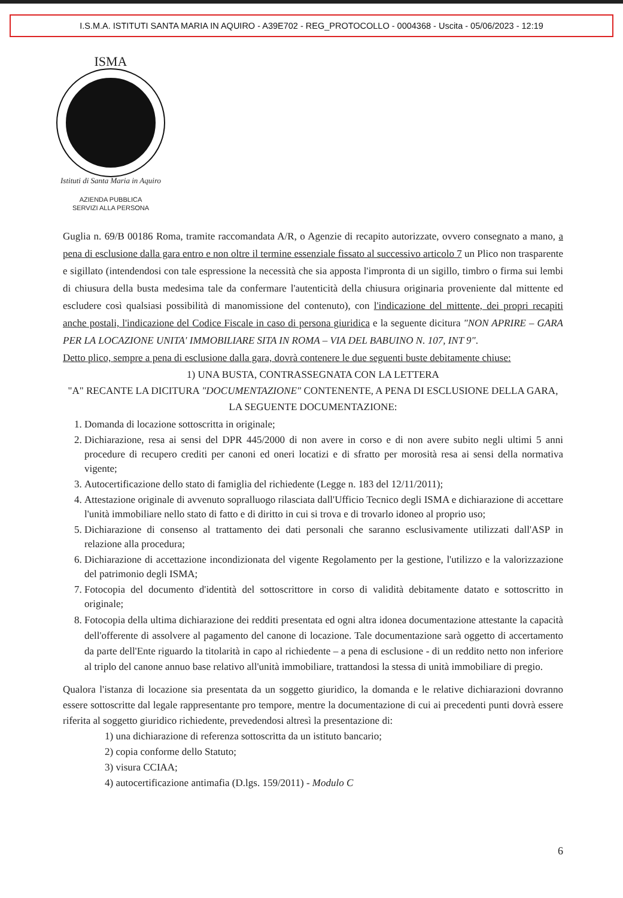I.S.M.A. ISTITUTI SANTA MARIA IN AQUIRO - A39E702 - REG_PROTOCOLLO - 0004368 - Uscita - 05/06/2023 - 12:19
ISMA
Istituti di Santa Maria in Aquiro
AZIENDA PUBBLICA
SERVIZI ALLA PERSONA
Guglia n. 69/B 00186 Roma, tramite raccomandata A/R, o Agenzie di recapito autorizzate, ovvero consegnato a mano, a pena di esclusione dalla gara entro e non oltre il termine essenziale fissato al successivo articolo 7 un Plico non trasparente e sigillato (intendendosi con tale espressione la necessità che sia apposta l'impronta di un sigillo, timbro o firma sui lembi di chiusura della busta medesima tale da confermare l'autenticità della chiusura originaria proveniente dal mittente ed escludere così qualsiasi possibilità di manomissione del contenuto), con l'indicazione del mittente, dei propri recapiti anche postali, l'indicazione del Codice Fiscale in caso di persona giuridica e la seguente dicitura "NON APRIRE – GARA PER LA LOCAZIONE UNITA' IMMOBILIARE SITA IN ROMA – VIA DEL BABUINO N. 107, INT 9".
Detto plico, sempre a pena di esclusione dalla gara, dovrà contenere le due seguenti buste debitamente chiuse:
1) UNA BUSTA, CONTRASSEGNATA CON LA LETTERA
"A" RECANTE LA DICITURA "DOCUMENTAZIONE" CONTENENTE, A PENA DI ESCLUSIONE DELLA GARA, LA SEGUENTE DOCUMENTAZIONE:
1. Domanda di locazione sottoscritta in originale;
2. Dichiarazione, resa ai sensi del DPR 445/2000 di non avere in corso e di non avere subito negli ultimi 5 anni procedure di recupero crediti per canoni ed oneri locatizi e di sfratto per morosità resa ai sensi della normativa vigente;
3. Autocertificazione dello stato di famiglia del richiedente (Legge n. 183 del 12/11/2011);
4. Attestazione originale di avvenuto sopralluogo rilasciata dall'Ufficio Tecnico degli ISMA e dichiarazione di accettare l'unità immobiliare nello stato di fatto e di diritto in cui si trova e di trovarlo idoneo al proprio uso;
5. Dichiarazione di consenso al trattamento dei dati personali che saranno esclusivamente utilizzati dall'ASP in relazione alla procedura;
6. Dichiarazione di accettazione incondizionata del vigente Regolamento per la gestione, l'utilizzo e la valorizzazione del patrimonio degli ISMA;
7. Fotocopia del documento d'identità del sottoscrittore in corso di validità debitamente datato e sottoscritto in originale;
8. Fotocopia della ultima dichiarazione dei redditi presentata ed ogni altra idonea documentazione attestante la capacità dell'offerente di assolvere al pagamento del canone di locazione. Tale documentazione sarà oggetto di accertamento da parte dell'Ente riguardo la titolarità in capo al richiedente – a pena di esclusione - di un reddito netto non inferiore al triplo del canone annuo base relativo all'unità immobiliare, trattandosi la stessa di unità immobiliare di pregio.
Qualora l'istanza di locazione sia presentata da un soggetto giuridico, la domanda e le relative dichiarazioni dovranno essere sottoscritte dal legale rappresentante pro tempore, mentre la documentazione di cui ai precedenti punti dovrà essere riferita al soggetto giuridico richiedente, prevedendosi altresì la presentazione di:
1) una dichiarazione di referenza sottoscritta da un istituto bancario;
2) copia conforme dello Statuto;
3) visura CCIAA;
4) autocertificazione antimafia (D.lgs. 159/2011) - Modulo C
6